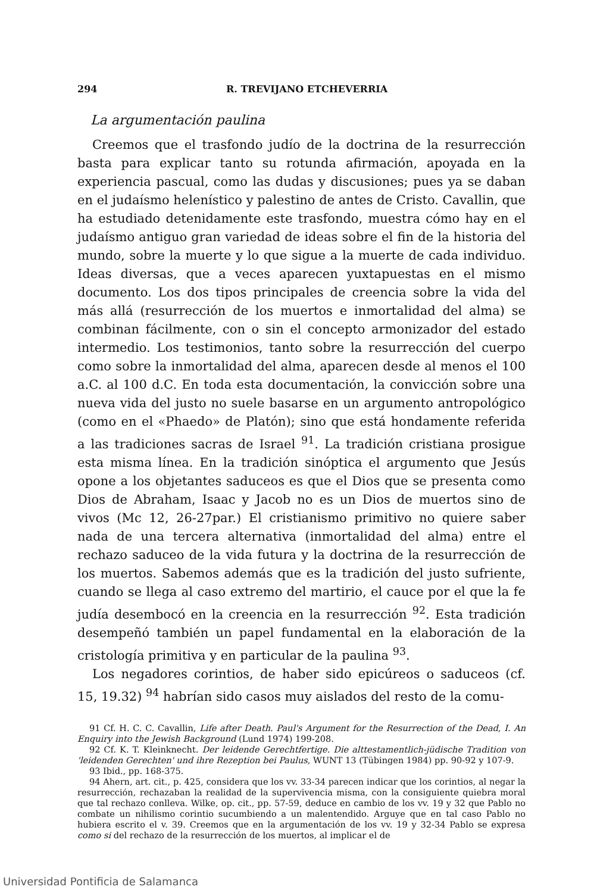294 R. TREVIJANO ETCHEVERRIA
La argumentación paulina
Creemos que el trasfondo judío de la doctrina de la resurrección basta para explicar tanto su rotunda afirmación, apoyada en la experiencia pascual, como las dudas y discusiones; pues ya se daban en el judaísmo helenístico y palestino de antes de Cristo. Cavallin, que ha estudiado detenidamente este trasfondo, muestra cómo hay en el judaísmo antiguo gran variedad de ideas sobre el fin de la historia del mundo, sobre la muerte y lo que sigue a la muerte de cada individuo. Ideas diversas, que a veces aparecen yuxtapuestas en el mismo documento. Los dos tipos principales de creencia sobre la vida del más allá (resurrección de los muertos e inmortalidad del alma) se combinan fácilmente, con o sin el concepto armonizador del estado intermedio. Los testimonios, tanto sobre la resurrección del cuerpo como sobre la inmortalidad del alma, aparecen desde al menos el 100 a.C. al 100 d.C. En toda esta documentación, la convicción sobre una nueva vida del justo no suele basarse en un argumento antropológico (como en el «Phaedo» de Platón); sino que está hondamente referida a las tradiciones sacras de Israel <sup>91</sup>. La tradición cristiana prosigue esta misma línea. En la tradición sinóptica el argumento que Jesús opone a los objetantes saduceos es que el Dios que se presenta como Dios de Abraham, Isaac y Jacob no es un Dios de muertos sino de vivos (Mc 12, 26-27par.) El cristianismo primitivo no quiere saber nada de una tercera alternativa (inmortalidad del alma) entre el rechazo saduceo de la vida futura y la doctrina de la resurrección de los muertos. Sabemos además que es la tradición del justo sufriente, cuando se llega al caso extremo del martirio, el cauce por el que la fe judía desembocó en la creencia en la resurrección <sup>92</sup>. Esta tradición desempeñó también un papel fundamental en la elaboración de la cristología primitiva y en particular de la paulina <sup>93</sup>.
Los negadores corintios, de haber sido epicúreos o saduceos (cf. 15, 19.32) <sup>94</sup> habrían sido casos muy aislados del resto de la comu-
91 Cf. H. C. C. Cavallin, Life after Death. Paul's Argument for the Resurrection of the Dead, I. An Enquiry into the Jewish Background (Lund 1974) 199-208.
92 Cf. K. T. Kleinknecht. Der leidende Gerechtfertige. Die alttestamentlich-jüdische Tradition von 'leidenden Gerechten' und ihre Rezeption bei Paulus, WUNT 13 (Tübingen 1984) pp. 90-92 y 107-9.
93 Ibid., pp. 168-375.
94 Ahern, art. cit., p. 425, considera que los vv. 33-34 parecen indicar que los corintios, al negar la resurrección, rechazaban la realidad de la supervivencia misma, con la consiguiente quiebra moral que tal rechazo conlleva. Wilke, op. cit., pp. 57-59, deduce en cambio de los vv. 19 y 32 que Pablo no combate un nihilismo corintio sucumbiendo a un malentendido. Arguye que en tal caso Pablo no hubiera escrito el v. 39. Creemos que en la argumentación de los vv. 19 y 32-34 Pablo se expresa como si del rechazo de la resurrección de los muertos, al implicar el de
Universidad Pontificia de Salamanca